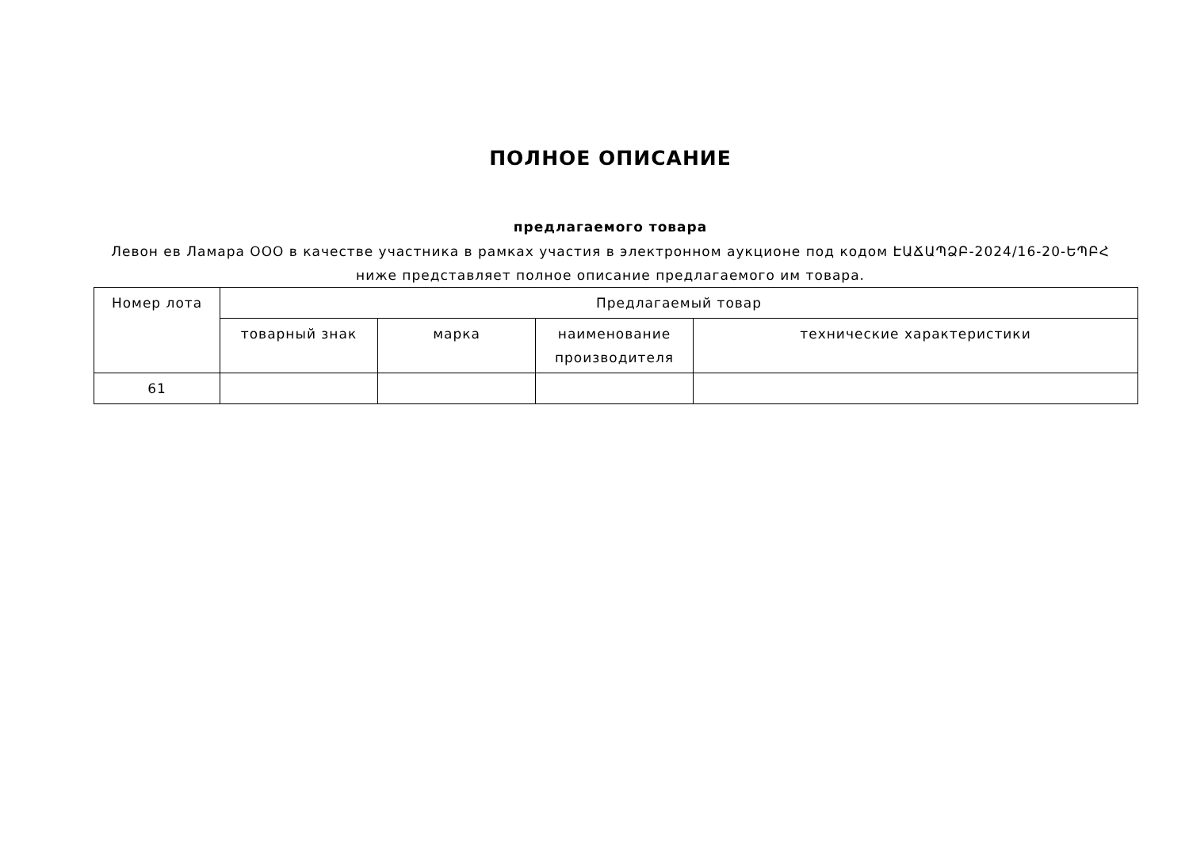ПОЛНОЕ ОПИСАНИЕ
предлагаемого товара
Левон ев Ламара ООО в качестве участника в рамках участия в электронном аукционе под кодом ԷԱՃԱՊՁԲ-2024/16-20-ԵՊԲՀ
ниже представляет полное описание предлагаемого им товара.
| Номер лота | Предлагаемый товар | | | |
| --- | --- | --- | --- | --- |
| | товарный знак | марка | наименование производителя | технические характеристики |
| 61 | | | | |